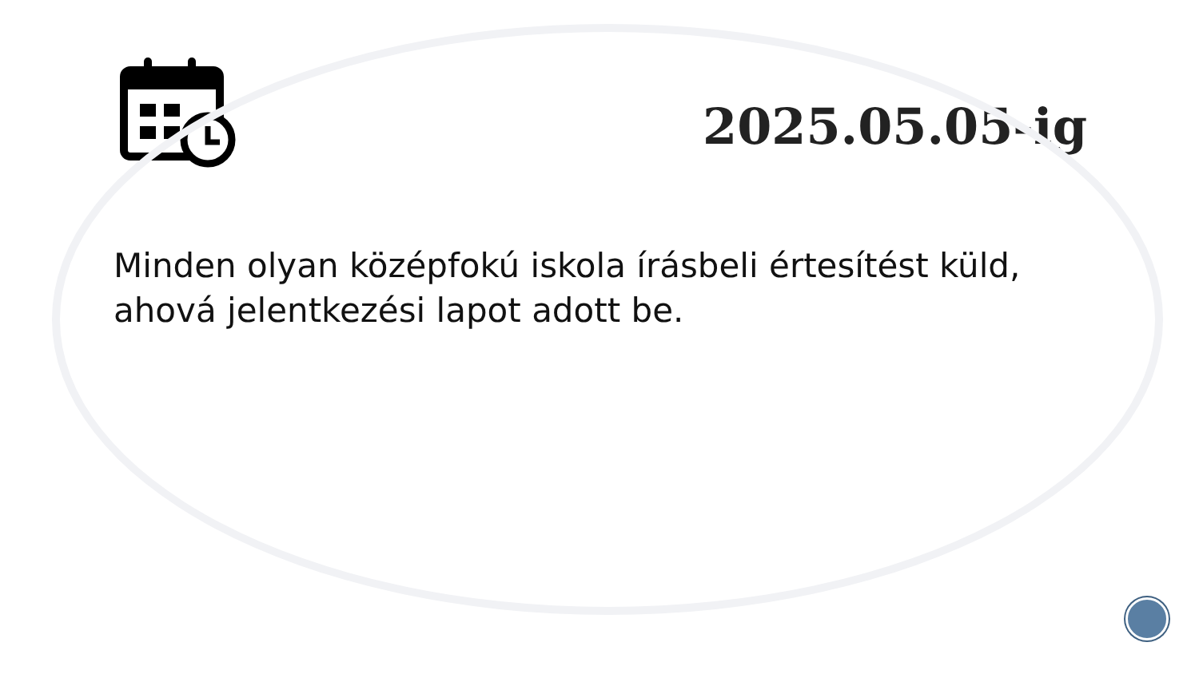2025.05.05-ig
Minden olyan középfokú iskola írásbeli értesítést küld, ahová jelentkezési lapot adott be.